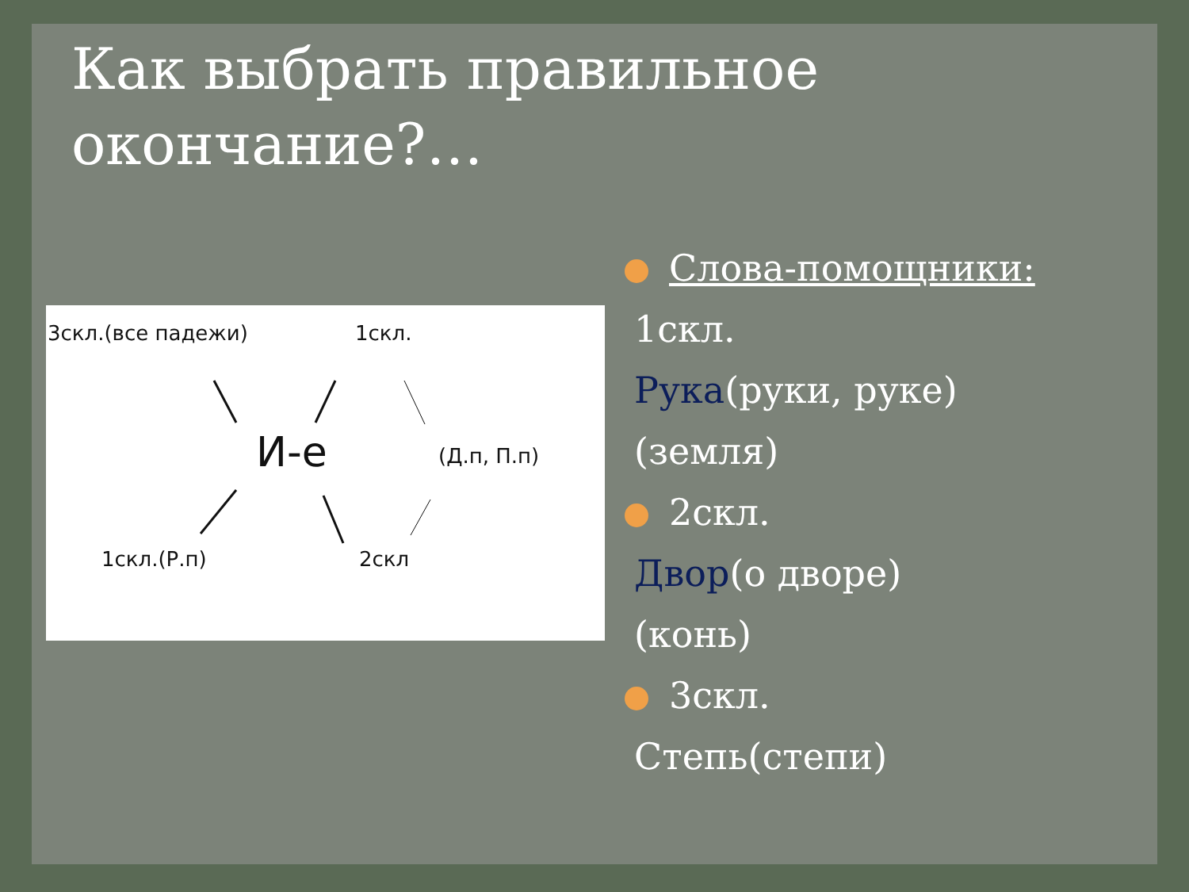Как выбрать правильное окончание?…
3скл.(все падежи) 1скл.
И-е (Д.п, П.п)
1скл.(Р.п) 2скл
Слова-помощники:
1скл.
Рука(руки, руке)
(земля)
2скл.
Двор(о дворе)
(конь)
3скл.
Степь(степи)